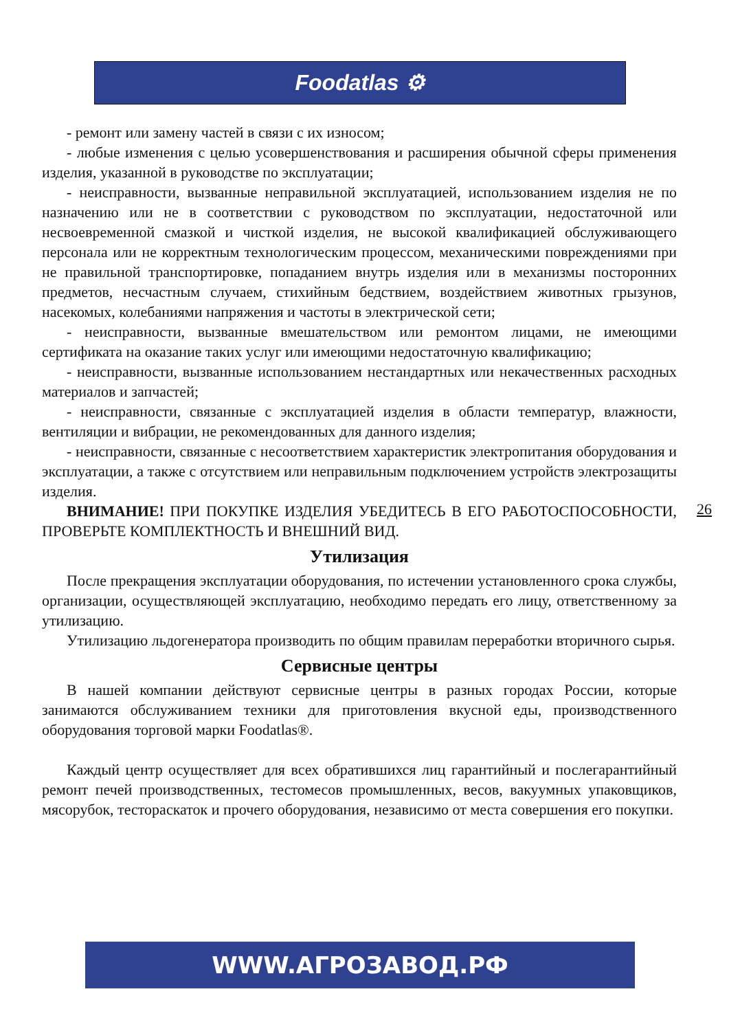Foodatlas ⚙
- ремонт или замену частей в связи с их износом;
- любые изменения с целью усовершенствования и расширения обычной сферы применения изделия, указанной в руководстве по эксплуатации;
- неисправности, вызванные неправильной эксплуатацией, использованием изделия не по назначению или не в соответствии с руководством по эксплуатации, недостаточной или несвоевременной смазкой и чисткой изделия, не высокой квалификацией обслуживающего персонала или не корректным технологическим процессом, механическими повреждениями при не правильной транспортировке, попаданием внутрь изделия или в механизмы посторонних предметов, несчастным случаем, стихийным бедствием, воздействием животных грызунов, насекомых, колебаниями напряжения и частоты в электрической сети;
- неисправности, вызванные вмешательством или ремонтом лицами, не имеющими сертификата на оказание таких услуг или имеющими недостаточную квалификацию;
- неисправности, вызванные использованием нестандартных или некачественных расходных материалов и запчастей;
- неисправности, связанные с эксплуатацией изделия в области температур, влажности, вентиляции и вибрации, не рекомендованных для данного изделия;
- неисправности, связанные с несоответствием характеристик электропитания оборудования и эксплуатации, а также с отсутствием или неправильным подключением устройств электрозащиты изделия.
ВНИМАНИЕ! ПРИ ПОКУПКЕ ИЗДЕЛИЯ УБЕДИТЕСЬ В ЕГО РАБОТОСПОСОБНОСТИ, ПРОВЕРЬТЕ КОМПЛЕКТНОСТЬ И ВНЕШНИЙ ВИД.
Утилизация
После прекращения эксплуатации оборудования, по истечении установленного срока службы, организации, осуществляющей эксплуатацию, необходимо передать его лицу, ответственному за утилизацию.
Утилизацию льдогенератора производить по общим правилам переработки вторичного сырья.
Сервисные центры
В нашей компании действуют сервисные центры в разных городах России, которые занимаются обслуживанием техники для приготовления вкусной еды, производственного оборудования торговой марки Foodatlas®.
Каждый центр осуществляет для всех обратившихся лиц гарантийный и послегарантийный ремонт печей производственных, тестомесов промышленных, весов, вакуумных упаковщиков, мясорубок, тестораскаток и прочего оборудования, независимо от места совершения его покупки.
26
WWW.АГРОЗАВОД.РФ